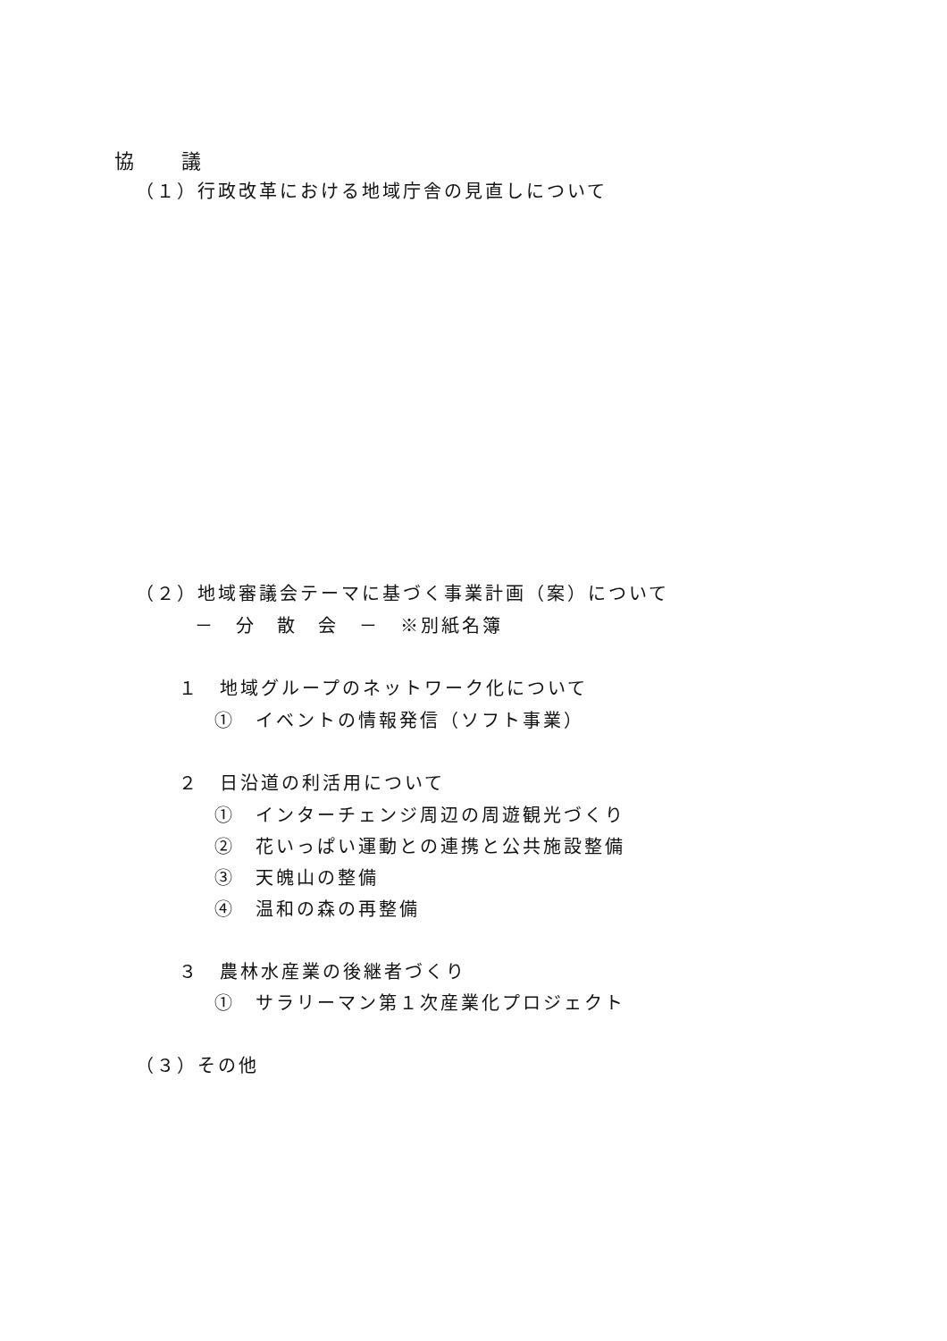協　　議
（１）行政改革における地域庁舎の見直しについて
（２）地域審議会テーマに基づく事業計画（案）について
－　分　散　会　－　※別紙名簿
１　地域グループのネットワーク化について
①　イベントの情報発信（ソフト事業）
２　日沿道の利活用について
①　インターチェンジ周辺の周遊観光づくり
②　花いっぱい運動との連携と公共施設整備
③　天魄山の整備
④　温和の森の再整備
３　農林水産業の後継者づくり
①　サラリーマン第１次産業化プロジェクト
（３）その他